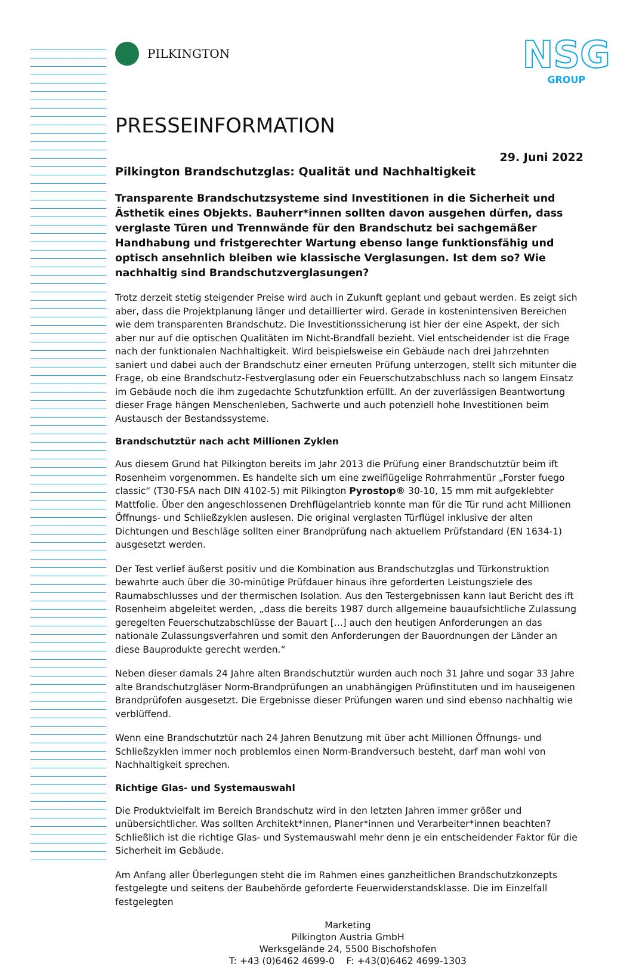PILKINGTON
NSG
GROUP
PRESSEINFORMATION
29. Juni 2022
Pilkington Brandschutzglas: Qualität und Nachhaltigkeit
Transparente Brandschutzsysteme sind Investitionen in die Sicherheit und Ästhetik eines Objekts. Bauherr*innen sollten davon ausgehen dürfen, dass verglaste Türen und Trennwände für den Brandschutz bei sachgemäßer Handhabung und fristgerechter Wartung ebenso lange funktionsfähig und optisch ansehnlich bleiben wie klassische Verglasungen. Ist dem so? Wie nachhaltig sind Brandschutzverglasungen?
Trotz derzeit stetig steigender Preise wird auch in Zukunft geplant und gebaut werden. Es zeigt sich aber, dass die Projektplanung länger und detaillierter wird. Gerade in kostenintensiven Bereichen wie dem transparenten Brandschutz. Die Investitionssicherung ist hier der eine Aspekt, der sich aber nur auf die optischen Qualitäten im Nicht-Brandfall bezieht. Viel entscheidender ist die Frage nach der funktionalen Nachhaltigkeit. Wird beispielsweise ein Gebäude nach drei Jahrzehnten saniert und dabei auch der Brandschutz einer erneuten Prüfung unterzogen, stellt sich mitunter die Frage, ob eine Brandschutz-Festverglasung oder ein Feuerschutzabschluss nach so langem Einsatz im Gebäude noch die ihm zugedachte Schutzfunktion erfüllt. An der zuverlässigen Beantwortung dieser Frage hängen Menschenleben, Sachwerte und auch potenziell hohe Investitionen beim Austausch der Bestandssysteme.
Brandschutztür nach acht Millionen Zyklen
Aus diesem Grund hat Pilkington bereits im Jahr 2013 die Prüfung einer Brandschutztür beim ift Rosenheim vorgenommen. Es handelte sich um eine zweiflügelige Rohrrahmentür „Forster fuego classic“ (T30-FSA nach DIN 4102-5) mit Pilkington Pyrostop® 30-10, 15 mm mit aufgeklebter Mattfolie. Über den angeschlossenen Drehflügelantrieb konnte man für die Tür rund acht Millionen Öffnungs- und Schließzyklen auslesen. Die original verglasten Türflügel inklusive der alten Dichtungen und Beschläge sollten einer Brandprüfung nach aktuellem Prüfstandard (EN 1634-1) ausgesetzt werden.
Der Test verlief äußerst positiv und die Kombination aus Brandschutzglas und Türkonstruktion bewahrte auch über die 30-minütige Prüfdauer hinaus ihre geforderten Leistungsziele des Raumabschlusses und der thermischen Isolation. Aus den Testergebnissen kann laut Bericht des ift Rosenheim abgeleitet werden, „dass die bereits 1987 durch allgemeine bauaufsichtliche Zulassung geregelten Feuerschutzabschlüsse der Bauart [...] auch den heutigen Anforderungen an das nationale Zulassungsverfahren und somit den Anforderungen der Bauordnungen der Länder an diese Bauprodukte gerecht werden.“
Neben dieser damals 24 Jahre alten Brandschutztür wurden auch noch 31 Jahre und sogar 33 Jahre alte Brandschutzgläser Norm-Brandprüfungen an unabhängigen Prüfinstituten und im hauseigenen Brandprüfofen ausgesetzt. Die Ergebnisse dieser Prüfungen waren und sind ebenso nachhaltig wie verblüffend.
Wenn eine Brandschutztür nach 24 Jahren Benutzung mit über acht Millionen Öffnungs- und Schließzyklen immer noch problemlos einen Norm-Brandversuch besteht, darf man wohl von Nachhaltigkeit sprechen.
Richtige Glas- und Systemauswahl
Die Produktvielfalt im Bereich Brandschutz wird in den letzten Jahren immer größer und unübersichtlicher. Was sollten Architekt*innen, Planer*innen und Verarbeiter*innen beachten? Schließlich ist die richtige Glas- und Systemauswahl mehr denn je ein entscheidender Faktor für die Sicherheit im Gebäude.
Am Anfang aller Überlegungen steht die im Rahmen eines ganzheitlichen Brandschutzkonzepts festgelegte und seitens der Baubehörde geforderte Feuerwiderstandsklasse. Die im Einzelfall festgelegten
Marketing
Pilkington Austria GmbH
Werksgelände 24, 5500 Bischofshofen
T: +43 (0)6462 4699-0 F: +43(0)6462 4699-1303